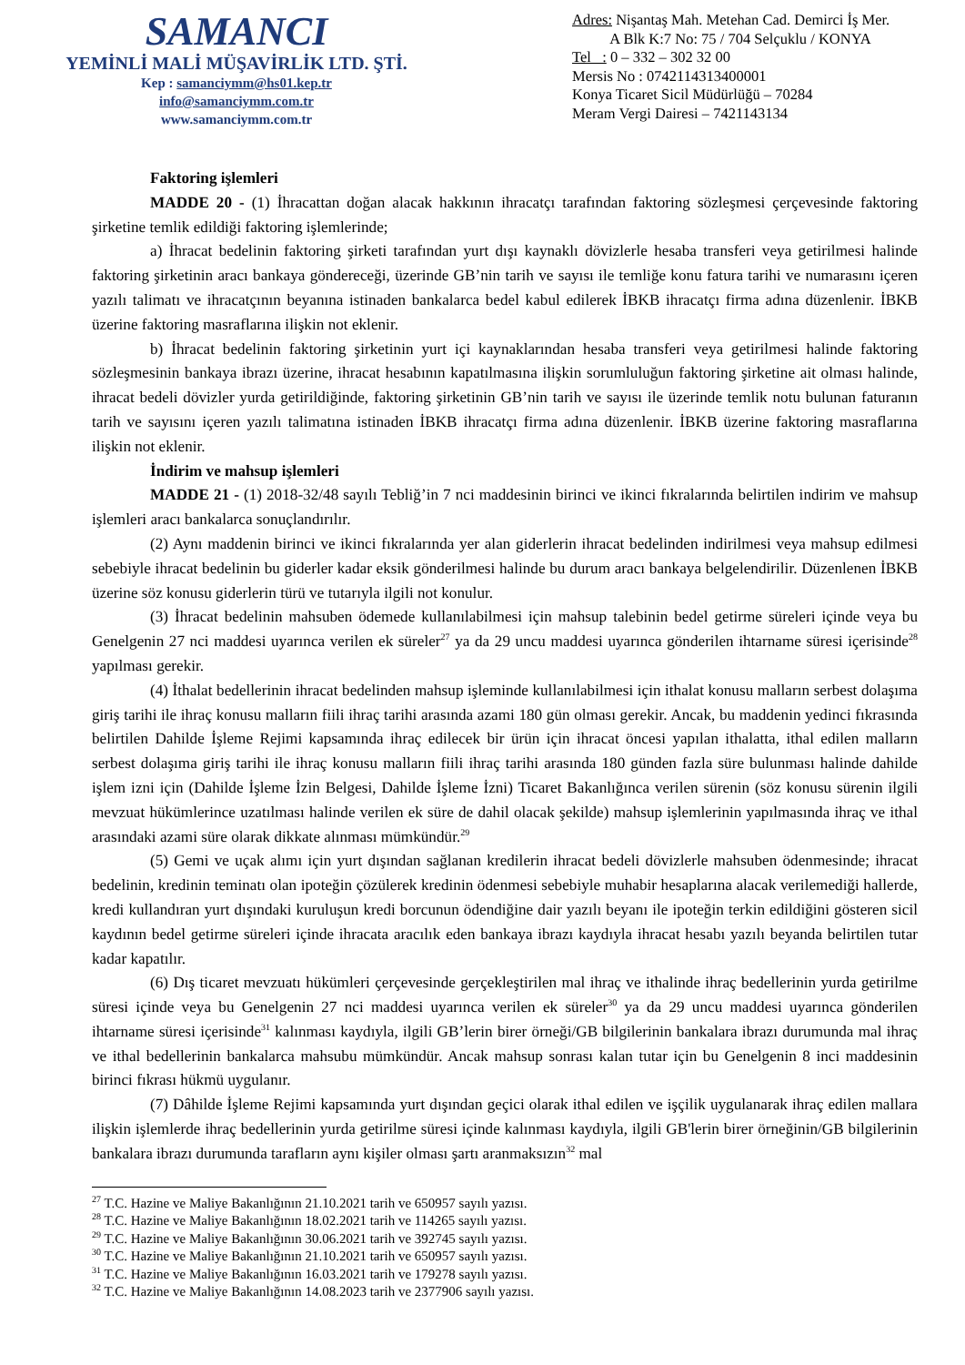SAMANCI
YEMİNLİ MALİ MÜŞAVİRLİK LTD. ŞTİ.
Kep : samanciymm@hs01.kep.tr
info@samanciymm.com.tr
www.samanciymm.com.tr
Adres: Nişantaş Mah. Metehan Cad. Demirci İş Mer.
A Blk K:7 No: 75 / 704 Selçuklu / KONYA
Tel : 0 – 332 – 302 32 00
Mersis No : 0742114313400001
Konya Ticaret Sicil Müdürlüğü – 70284
Meram Vergi Dairesi – 7421143134
Faktoring işlemleri
MADDE 20 - (1) İhracattan doğan alacak hakkının ihracatçı tarafından faktoring sözleşmesi çerçevesinde faktoring şirketine temlik edildiği faktoring işlemlerinde;
a) İhracat bedelinin faktoring şirketi tarafından yurt dışı kaynaklı dövizlerle hesaba transferi veya getirilmesi halinde faktoring şirketinin aracı bankaya göndereceği, üzerinde GB’nin tarih ve sayısı ile temliğe konu fatura tarihi ve numarasını içeren yazılı talimatı ve ihracatçının beyanına istinaden bankalarca bedel kabul edilerek İBKB ihracatçı firma adına düzenlenir. İBKB üzerine faktoring masraflarına ilişkin not eklenir.
b) İhracat bedelinin faktoring şirketinin yurt içi kaynaklarından hesaba transferi veya getirilmesi halinde faktoring sözleşmesinin bankaya ibrazı üzerine, ihracat hesabının kapatılmasına ilişkin sorumluluğun faktoring şirketine ait olması halinde, ihracat bedeli dövizler yurda getirildiğinde, faktoring şirketinin GB’nin tarih ve sayısı ile üzerinde temlik notu bulunan faturanın tarih ve sayısını içeren yazılı talimatına istinaden İBKB ihracatçı firma adına düzenlenir. İBKB üzerine faktoring masraflarına ilişkin not eklenir.
İndirim ve mahsup işlemleri
MADDE 21 - (1) 2018-32/48 sayılı Tebliğ’in 7 nci maddesinin birinci ve ikinci fıkralarında belirtilen indirim ve mahsup işlemleri aracı bankalarca sonuçlandırılır.
(2) Aynı maddenin birinci ve ikinci fıkralarında yer alan giderlerin ihracat bedelinden indirilmesi veya mahsup edilmesi sebebiyle ihracat bedelinin bu giderler kadar eksik gönderilmesi halinde bu durum aracı bankaya belgelendirilir. Düzenlenen İBKB üzerine söz konusu giderlerin türü ve tutarıyla ilgili not konulur.
(3) İhracat bedelinin mahsuben ödemede kullanılabilmesi için mahsup talebinin bedel getirme süreleri içinde veya bu Genelgenin 27 nci maddesi uyarınca verilen ek süreler<sup>27</sup> ya da 29 uncu maddesi uyarınca gönderilen ihtarname süresi içerisinde<sup>28</sup> yapılması gerekir.
(4) İthalat bedellerinin ihracat bedelinden mahsup işleminde kullanılabilmesi için ithalat konusu malların serbest dolaşıma giriş tarihi ile ihraç konusu malların fiili ihraç tarihi arasında azami 180 gün olması gerekir. Ancak, bu maddenin yedinci fıkrasında belirtilen Dahilde İşleme Rejimi kapsamında ihraç edilecek bir ürün için ihracat öncesi yapılan ithalatta, ithal edilen malların serbest dolaşıma giriş tarihi ile ihraç konusu malların fiili ihraç tarihi arasında 180 günden fazla süre bulunması halinde dahilde işlem izni için (Dahilde İşleme İzin Belgesi, Dahilde İşleme İzni) Ticaret Bakanlığınca verilen sürenin (söz konusu sürenin ilgili mevzuat hükümlerince uzatılması halinde verilen ek süre de dahil olacak şekilde) mahsup işlemlerinin yapılmasında ihraç ve ithal arasındaki azami süre olarak dikkate alınması mümkündür.<sup>29</sup>
(5) Gemi ve uçak alımı için yurt dışından sağlanan kredilerin ihracat bedeli dövizlerle mahsuben ödenmesinde; ihracat bedelinin, kredinin teminatı olan ipoteğin çözülerek kredinin ödenmesi sebebiyle muhabir hesaplarına alacak verilemediği hallerde, kredi kullandıran yurt dışındaki kuruluşun kredi borcunun ödendiğine dair yazılı beyanı ile ipoteğin terkin edildiğini gösteren sicil kaydının bedel getirme süreleri içinde ihracata aracılık eden bankaya ibrazı kaydıyla ihracat hesabı yazılı beyanda belirtilen tutar kadar kapatılır.
(6) Dış ticaret mevzuatı hükümleri çerçevesinde gerçekleştirilen mal ihraç ve ithalinde ihraç bedellerinin yurda getirilme süresi içinde veya bu Genelgenin 27 nci maddesi uyarınca verilen ek süreler<sup>30</sup> ya da 29 uncu maddesi uyarınca gönderilen ihtarname süresi içerisinde<sup>31</sup> kalınması kaydıyla, ilgili GB’lerin birer örneği/GB bilgilerinin bankalara ibrazı durumunda mal ihraç ve ithal bedellerinin bankalarca mahsubu mümkündür. Ancak mahsup sonrası kalan tutar için bu Genelgenin 8 inci maddesinin birinci fıkrası hükmü uygulanır.
(7) Dâhilde İşleme Rejimi kapsamında yurt dışından geçici olarak ithal edilen ve işçilik uygulanarak ihraç edilen mallara ilişkin işlemlerde ihraç bedellerinin yurda getirilme süresi içinde kalınması kaydıyla, ilgili GB'lerin birer örneğinin/GB bilgilerinin bankalara ibrazı durumunda tarafların aynı kişiler olması şartı aranmaksızın<sup>32</sup> mal
<sup>27</sup> T.C. Hazine ve Maliye Bakanlığının 21.10.2021 tarih ve 650957 sayılı yazısı.
<sup>28</sup> T.C. Hazine ve Maliye Bakanlığının 18.02.2021 tarih ve 114265 sayılı yazısı.
<sup>29</sup> T.C. Hazine ve Maliye Bakanlığının 30.06.2021 tarih ve 392745 sayılı yazısı.
<sup>30</sup> T.C. Hazine ve Maliye Bakanlığının 21.10.2021 tarih ve 650957 sayılı yazısı.
<sup>31</sup> T.C. Hazine ve Maliye Bakanlığının 16.03.2021 tarih ve 179278 sayılı yazısı.
<sup>32</sup> T.C. Hazine ve Maliye Bakanlığının 14.08.2023 tarih ve 2377906 sayılı yazısı.